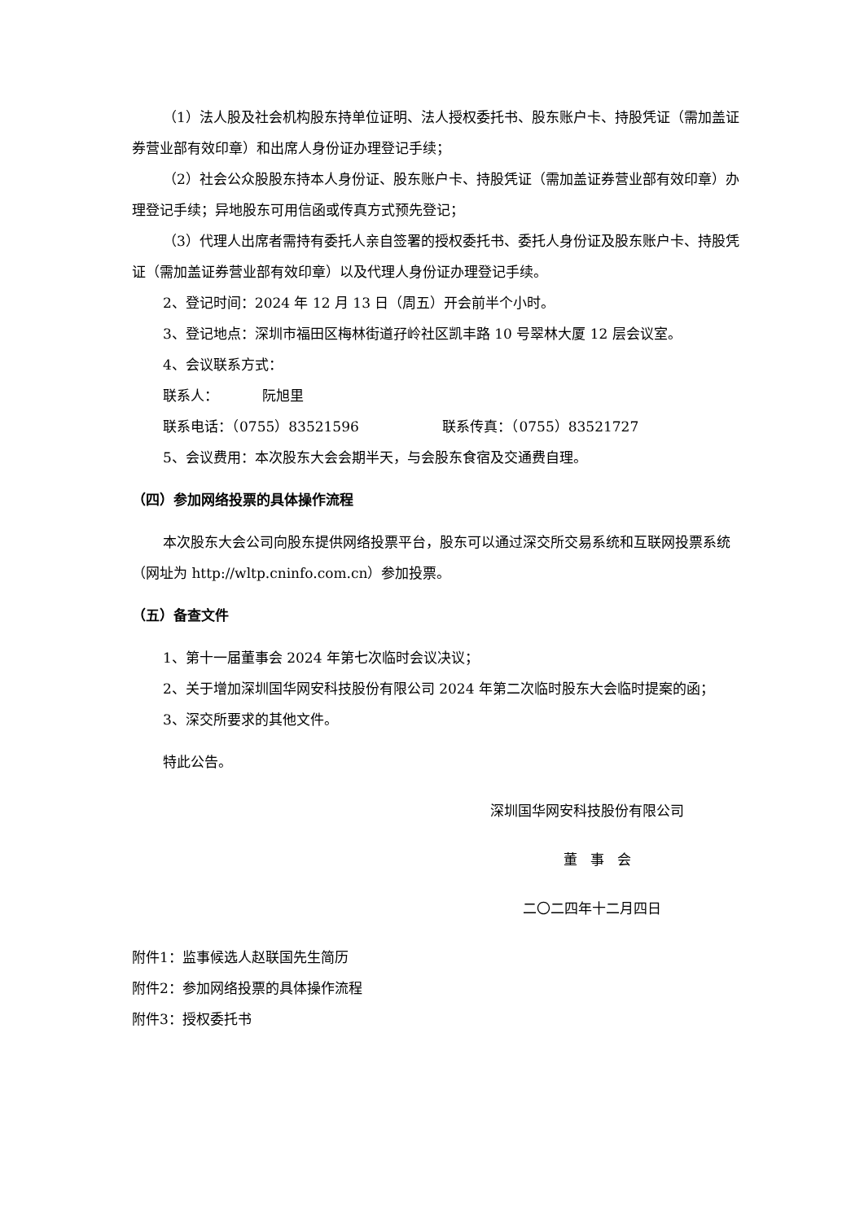（1）法人股及社会机构股东持单位证明、法人授权委托书、股东账户卡、持股凭证（需加盖证券营业部有效印章）和出席人身份证办理登记手续；
（2）社会公众股股东持本人身份证、股东账户卡、持股凭证（需加盖证券营业部有效印章）办理登记手续；异地股东可用信函或传真方式预先登记；
（3）代理人出席者需持有委托人亲自签署的授权委托书、委托人身份证及股东账户卡、持股凭证（需加盖证券营业部有效印章）以及代理人身份证办理登记手续。
2、登记时间：2024 年 12 月 13 日（周五）开会前半个小时。
3、登记地点：深圳市福田区梅林街道孖岭社区凯丰路 10 号翠林大厦 12 层会议室。
4、会议联系方式：
联系人： 阮旭里
联系电话：（0755）83521596 联系传真：（0755）83521727
5、会议费用：本次股东大会会期半天，与会股东食宿及交通费自理。
（四）参加网络投票的具体操作流程
本次股东大会公司向股东提供网络投票平台，股东可以通过深交所交易系统和互联网投票系统（网址为 http://wltp.cninfo.com.cn）参加投票。
（五）备查文件
1、第十一届董事会 2024 年第七次临时会议决议；
2、关于增加深圳国华网安科技股份有限公司 2024 年第二次临时股东大会临时提案的函；
3、深交所要求的其他文件。
特此公告。
深圳国华网安科技股份有限公司
董 事 会
二〇二四年十二月四日
附件1：监事候选人赵联国先生简历
附件2：参加网络投票的具体操作流程
附件3：授权委托书